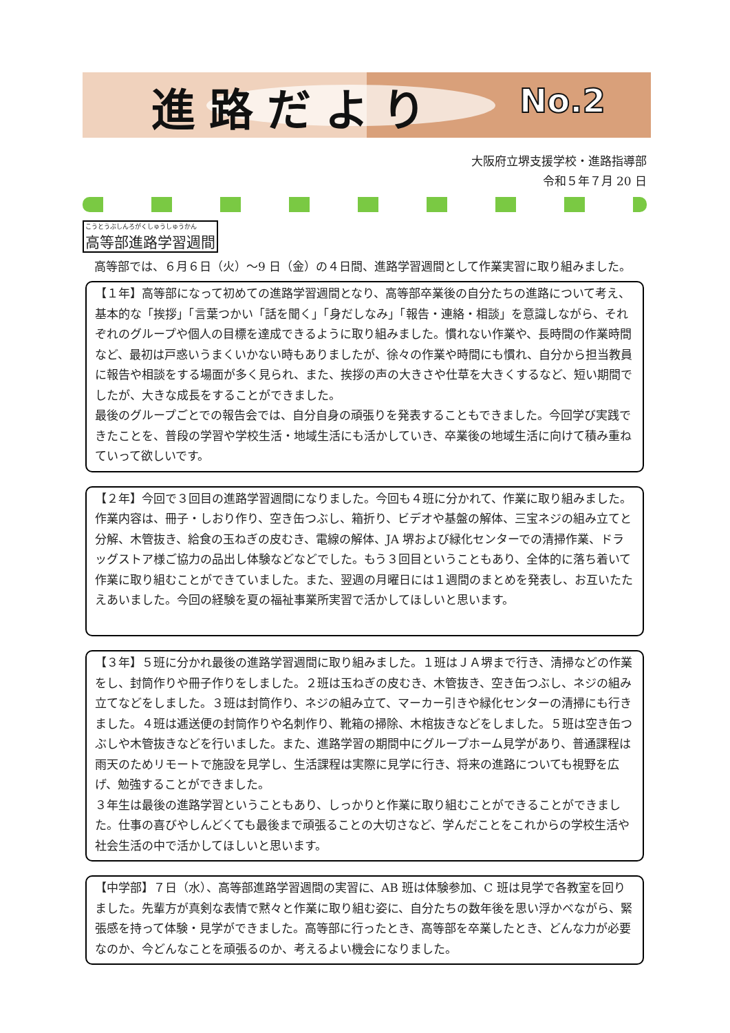進路だより No.2
大阪府立堺支援学校・進路指導部
令和５年７月 20 日
こうとうぶしんろがくしゅうしゅうかん 高等部進路学習週間
　高等部では、６月６日（火）～9 日（金）の４日間、進路学習週間として作業実習に取り組みました。
【１年】高等部になって初めての進路学習週間となり、高等部卒業後の自分たちの進路について考え、基本的な「挨拶」「言葉つかい「話を聞く」「身だしなみ」「報告・連絡・相談」を意識しながら、それぞれのグループや個人の目標を達成できるように取り組みました。慣れない作業や、長時間の作業時間など、最初は戸惑いうまくいかない時もありましたが、徐々の作業や時間にも慣れ、自分から担当教員に報告や相談をする場面が多く見られ、また、挨拶の声の大きさや仕草を大きくするなど、短い期間でしたが、大きな成長をすることができました。
最後のグループごとでの報告会では、自分自身の頑張りを発表することもできました。今回学び実践できたことを、普段の学習や学校生活・地域生活にも活かしていき、卒業後の地域生活に向けて積み重ねていって欲しいです。
【２年】今回で３回目の進路学習週間になりました。今回も４班に分かれて、作業に取り組みました。作業内容は、冊子・しおり作り、空き缶つぶし、箱折り、ビデオや基盤の解体、三宝ネジの組み立てと分解、木管抜き、給食の玉ねぎの皮むき、電線の解体、JA 堺および緑化センターでの清掃作業、ドラッグストア様ご協力の品出し体験などなどでした。もう３回目ということもあり、全体的に落ち着いて作業に取り組むことができていました。また、翌週の月曜日には１週間のまとめを発表し、お互いたたえあいました。今回の経験を夏の福祉事業所実習で活かしてほしいと思います。
【３年】５班に分かれ最後の進路学習週間に取り組みました。１班はＪＡ堺まで行き、清掃などの作業をし、封筒作りや冊子作りをしました。２班は玉ねぎの皮むき、木管抜き、空き缶つぶし、ネジの組み立てなどをしました。３班は封筒作り、ネジの組み立て、マーカー引きや緑化センターの清掃にも行きました。４班は逓送便の封筒作りや名刺作り、靴箱の掃除、木棺抜きなどをしました。５班は空き缶つぶしや木管抜きなどを行いました。また、進路学習の期間中にグループホーム見学があり、普通課程は雨天のためリモートで施設を見学し、生活課程は実際に見学に行き、将来の進路についても視野を広げ、勉強することができました。
３年生は最後の進路学習ということもあり、しっかりと作業に取り組むことができることができました。仕事の喜びやしんどくても最後まで頑張ることの大切さなど、学んだことをこれからの学校生活や社会生活の中で活かしてほしいと思います。
【中学部】７日（水）、高等部進路学習週間の実習に、AB 班は体験参加、C 班は見学で各教室を回りました。先輩方が真剣な表情で黙々と作業に取り組む姿に、自分たちの数年後を思い浮かべながら、緊張感を持って体験・見学ができました。高等部に行ったとき、高等部を卒業したとき、どんな力が必要なのか、今どんなことを頑張るのか、考えるよい機会になりました。